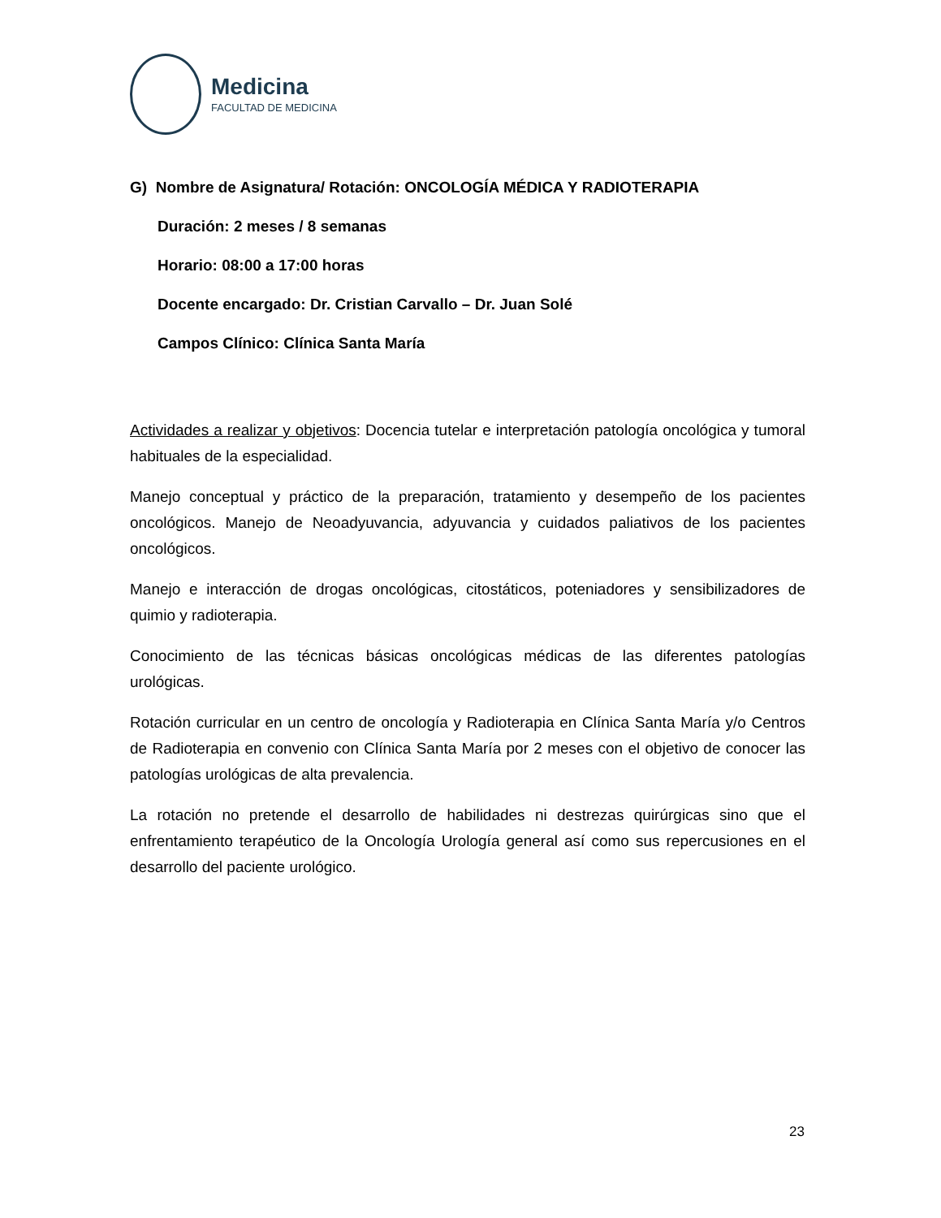Medicina
FACULTAD DE MEDICINA
G) Nombre de Asignatura/ Rotación: ONCOLOGÍA MÉDICA Y RADIOTERAPIA
Duración: 2 meses / 8 semanas
Horario: 08:00 a 17:00 horas
Docente encargado: Dr. Cristian Carvallo – Dr. Juan Solé
Campos Clínico: Clínica Santa María
Actividades a realizar y objetivos: Docencia tutelar e interpretación patología oncológica y tumoral habituales de la especialidad.
Manejo conceptual y práctico de la preparación, tratamiento y desempeño de los pacientes oncológicos. Manejo de Neoadyuvancia, adyuvancia y cuidados paliativos de los pacientes oncológicos.
Manejo e interacción de drogas oncológicas, citostáticos, poteniadores y sensibilizadores de quimio y radioterapia.
Conocimiento de las técnicas básicas oncológicas médicas de las diferentes patologías urológicas.
Rotación curricular en un centro de oncología y Radioterapia en Clínica Santa María y/o Centros de Radioterapia en convenio con Clínica Santa María por 2 meses con el objetivo de conocer las patologías urológicas de alta prevalencia.
La rotación no pretende el desarrollo de habilidades ni destrezas quirúrgicas sino que el enfrentamiento terapéutico de la Oncología Urología general así como sus repercusiones en el desarrollo del paciente urológico.
23